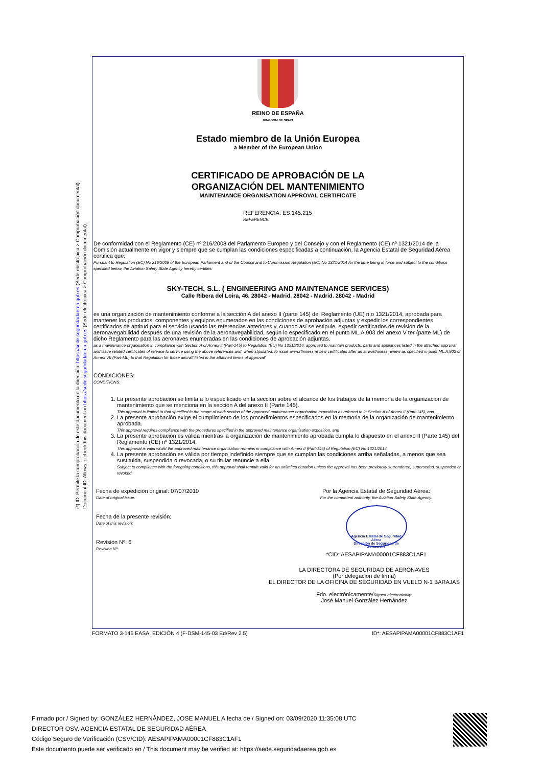(*) ID: Permite la comprobación de este documento en la dirección: https://sede.seguridadaerea.gob.es (Sede electrónica > Comprobación documental).
Document ID: Allows to check this document on https://sede.seguridadaerea.gob.es (Sede electrónica > Comprobación documental).
REINO DE ESPAÑA
KINGDOM OF SPAIN
Estado miembro de la Unión Europea
a Member of the European Union
CERTIFICADO DE APROBACIÓN DE LA
ORGANIZACIÓN DEL MANTENIMIENTO
MAINTENANCE ORGANISATION APPROVAL CERTIFICATE
REFERENCIA: ES.145.215
REFERENCE:
De conformidad con el Reglamento (CE) nº 216/2008 del Parlamento Europeo y del Consejo y con el Reglamento (CE) nº 1321/2014 de la Comisión actualmente en vigor y siempre que se cumplan las condiciones especificadas a continuación, la Agencia Estatal de Seguridad Aérea certifica que:
Pursuant to Regulation (EC) No 216/2008 of the European Parliament and of the Council and to Commission Regulation (EC) No 1321/2014 for the time being in force and subject to the conditions specified below, the Aviation Safety State Agency hereby certifies:
SKY-TECH, S.L. ( ENGINEERING AND MAINTENANCE SERVICES)
Calle Ribera del Loira, 46. 28042 - Madrid. 28042 - Madrid. 28042 - Madrid
es una organización de mantenimiento conforme a la sección A del anexo II (parte 145) del Reglamento (UE) n.o 1321/2014, aprobada para mantener los productos, componentes y equipos enumerados en las condiciones de aprobación adjuntas y expedir los correspondientes certificados de aptitud para el servicio usando las referencias anteriores y, cuando así se estipule, expedir certificados de revisión de la aeronavegabilidad después de una revisión de la aeronavegabilidad, según lo especificado en el punto ML.A.903 del anexo V ter (parte ML) de dicho Reglamento para las aeronaves enumeradas en las condiciones de aprobación adjuntas.
as a maintenance organisation in compliance with Section A of Annex II (Part-145) to Regulation (EU) No 1321/2014, approved to maintain products, parts and appliances listed in the attached approval and issue related certificates of release to service using the above references and, when stipulated, to issue airworthiness review certificates after an airworthiness review as specified in point ML.A.903 of Annex Vb (Part-ML) to that Regulation for those aircraft listed in the attached terms of approval'
CONDICIONES:
CONDITIONS:
1. La presente aprobación se limita a lo especificado en la sección sobre el alcance de los trabajos de la memoria de la organización de mantenimiento que se menciona en la sección A del anexo II (Parte 145).
This approval is limited to that specified in the scope of work section of the approved maintenance organisation exposition as referred to in Section A of Annex II (Part-145), and
2. La presente aprobación exige el cumplimiento de los procedimientos especificados en la memoria de la organización de mantenimiento aprobada.
This approval requires compliance with the procedures specified in the approved maintenance organisation exposition, and
3. La presente aprobación es válida mientras la organización de mantenimiento aprobada cumpla lo dispuesto en el anexo II (Parte 145) del Reglamento (CE) nº 1321/2014.
This approval is valid whilst the approved maintenance organisation remains in compliance with Annex II (Part-145) of Regulation (EC) No 1321/2014.
4. La presente aprobación es válida por tiempo indefinido siempre que se cumplan las condiciones arriba señaladas, a menos que sea sustituida, suspendida o revocada, o su titular renuncie a ella.
Subject to compliance with the foregoing conditions, this approval shall remain valid for an unlimited duration unless the approval has been previously surrendered, superseded, suspended or revoked.
Fecha de expedición original: 07/07/2010
Date of original issue:
Fecha de la presente revisión:
Date of this revision:
Revisión Nº: 6
Revision Nº:
Por la Agencia Estatal de Seguridad Aérea:
For the competent authority, the Aviation Safety State Agency:
Agencia Estatal de Seguridad Aérea
Dirección de Seguridad de Aeronaves
*CID: AESAPIPAMA00001CF883C1AF1
LA DIRECTORA DE SEGURIDAD DE AERONAVES
(Por delegación de firma)
EL DIRECTOR DE LA OFICINA DE SEGURIDAD EN VUELO N-1 BARAJAS
Fdo. electrónicamente/Signed electronically:
José Manuel González Hernández
FORMATO 3-145 EASA, EDICIÓN 4 (F-DSM-145-03 Ed/Rev 2.5) ID*: AESAPIPAMA00001CF883C1AF1
Firmado por / Signed by: GONZÁLEZ HERNÁNDEZ, JOSE MANUEL A fecha de / Signed on: 03/09/2020 11:35:08 UTC
DIRECTOR OSV. AGENCIA ESTATAL DE SEGURIDAD AÉREA
Código Seguro de Verificación (CSV/CID): AESAPIPAMA00001CF883C1AF1
Este documento puede ser verificado en / This document may be verified at: https://sede.seguridadaerea.gob.es